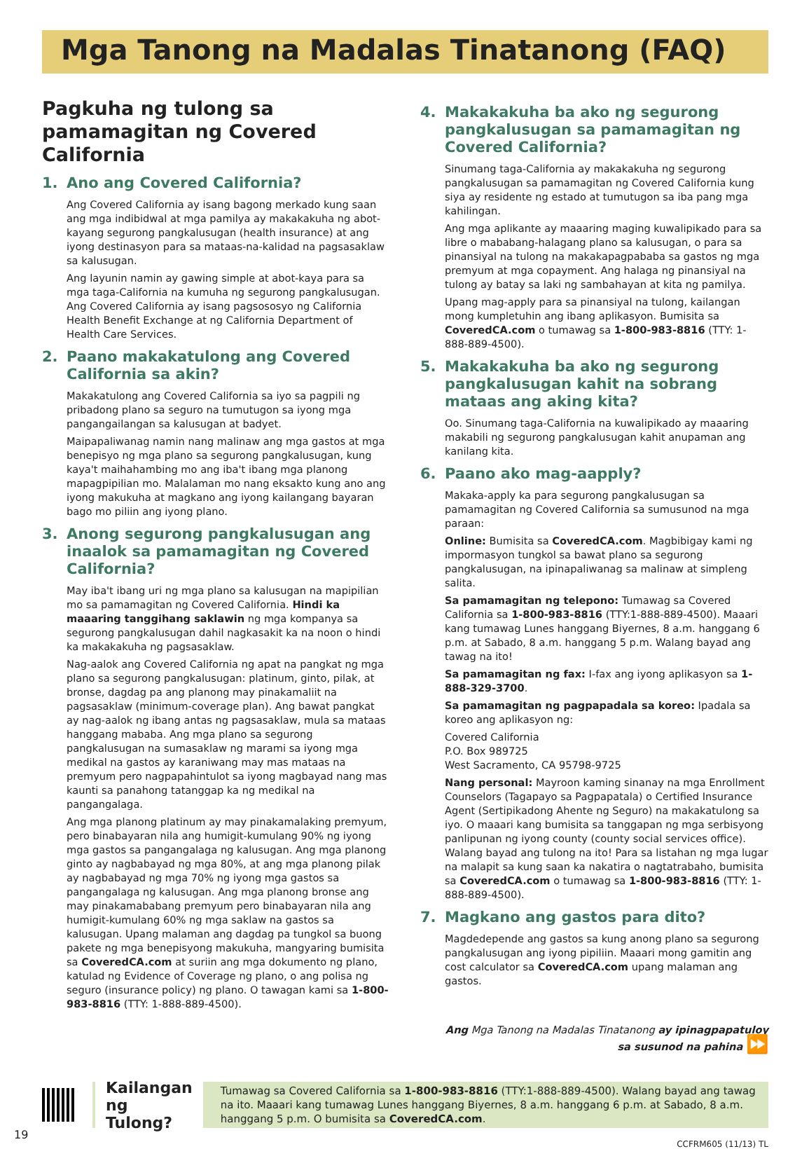Mga Tanong na Madalas Tinatanong (FAQ)
Pagkuha ng tulong sa pamamagitan ng Covered California
1. Ano ang Covered California?
Ang Covered California ay isang bagong merkado kung saan ang mga indibidwal at mga pamilya ay makakakuha ng abot-kayang segurong pangkalusugan (health insurance) at ang iyong destinasyon para sa mataas-na-kalidad na pagsasaklaw sa kalusugan.
Ang layunin namin ay gawing simple at abot-kaya para sa mga taga-California na kumuha ng segurong pangkalusugan. Ang Covered California ay isang pagsososyo ng California Health Benefit Exchange at ng California Department of Health Care Services.
2. Paano makakatulong ang Covered California sa akin?
Makakatulong ang Covered California sa iyo sa pagpili ng pribadong plano sa seguro na tumutugon sa iyong mga pangangailangan sa kalusugan at badyet.
Maipapaliwanag namin nang malinaw ang mga gastos at mga benepisyo ng mga plano sa segurong pangkalusugan, kung kaya't maihahambing mo ang iba't ibang mga planong mapagpipilian mo. Malalaman mo nang eksakto kung ano ang iyong makukuha at magkano ang iyong kailangang bayaran bago mo piliin ang iyong plano.
3. Anong segurong pangkalusugan ang inaalok sa pamamagitan ng Covered California?
May iba't ibang uri ng mga plano sa kalusugan na mapipilian mo sa pamamagitan ng Covered California. Hindi ka maaaring tanggihang saklawin ng mga kompanya sa segurong pangkalusugan dahil nagkasakit ka na noon o hindi ka makakakuha ng pagsasaklaw.
Nag-aalok ang Covered California ng apat na pangkat ng mga plano sa segurong pangkalusugan: platinum, ginto, pilak, at bronse, dagdag pa ang planong may pinakamaliit na pagsasaklaw (minimum-coverage plan). Ang bawat pangkat ay nag-aalok ng ibang antas ng pagsasaklaw, mula sa mataas hanggang mababa. Ang mga plano sa segurong pangkalusugan na sumasaklaw ng marami sa iyong mga medikal na gastos ay karaniwang may mas mataas na premyum pero nagpapahintulot sa iyong magbayad nang mas kaunti sa panahong tatanggap ka ng medikal na pangangalaga.
Ang mga planong platinum ay may pinakamalaking premyum, pero binabayaran nila ang humigit-kumulang 90% ng iyong mga gastos sa pangangalaga ng kalusugan. Ang mga planong ginto ay nagbabayad ng mga 80%, at ang mga planong pilak ay nagbabayad ng mga 70% ng iyong mga gastos sa pangangalaga ng kalusugan. Ang mga planong bronse ang may pinakamababang premyum pero binabayaran nila ang humigit-kumulang 60% ng mga saklaw na gastos sa kalusugan. Upang malaman ang dagdag pa tungkol sa buong pakete ng mga benepisyong makukuha, mangyaring bumisita sa CoveredCA.com at suriin ang mga dokumento ng plano, katulad ng Evidence of Coverage ng plano, o ang polisa ng seguro (insurance policy) ng plano. O tawagan kami sa 1-800-983-8816 (TTY: 1-888-889-4500).
4. Makakakuha ba ako ng segurong pangkalusugan sa pamamagitan ng Covered California?
Sinumang taga-California ay makakakuha ng segurong pangkalusugan sa pamamagitan ng Covered California kung siya ay residente ng estado at tumutugon sa iba pang mga kahilingan.
Ang mga aplikante ay maaaring maging kuwalipikado para sa libre o mababang-halagang plano sa kalusugan, o para sa pinansiyal na tulong na makakapagpababa sa gastos ng mga premyum at mga copayment. Ang halaga ng pinansiyal na tulong ay batay sa laki ng sambahayan at kita ng pamilya.
Upang mag-apply para sa pinansiyal na tulong, kailangan mong kumpletuhin ang ibang aplikasyon. Bumisita sa CoveredCA.com o tumawag sa 1-800-983-8816 (TTY: 1-888-889-4500).
5. Makakakuha ba ako ng segurong pangkalusugan kahit na sobrang mataas ang aking kita?
Oo. Sinumang taga-California na kuwalipikado ay maaaring makabili ng segurong pangkalusugan kahit anupaman ang kanilang kita.
6. Paano ako mag-aapply?
Makaka-apply ka para segurong pangkalusugan sa pamamagitan ng Covered California sa sumusunod na mga paraan:
Online: Bumisita sa CoveredCA.com. Magbibigay kami ng impormasyon tungkol sa bawat plano sa segurong pangkalusugan, na ipinapaliwanag sa malinaw at simpleng salita.
Sa pamamagitan ng telepono: Tumawag sa Covered California sa 1-800-983-8816 (TTY:1-888-889-4500). Maaari kang tumawag Lunes hanggang Biyernes, 8 a.m. hanggang 6 p.m. at Sabado, 8 a.m. hanggang 5 p.m. Walang bayad ang tawag na ito!
Sa pamamagitan ng fax: I-fax ang iyong aplikasyon sa 1-888-329-3700.
Sa pamamagitan ng pagpapadala sa koreo: Ipadala sa koreo ang aplikasyon ng:
Covered California
P.O. Box 989725
West Sacramento, CA 95798-9725
Nang personal: Mayroon kaming sinanay na mga Enrollment Counselors (Tagapayo sa Pagpapatala) o Certified Insurance Agent (Sertipikadong Ahente ng Seguro) na makakatulong sa iyo. O maaari kang bumisita sa tanggapan ng mga serbisyong panlipunan ng iyong county (county social services office). Walang bayad ang tulong na ito! Para sa listahan ng mga lugar na malapit sa kung saan ka nakatira o nagtatrabaho, bumisita sa CoveredCA.com o tumawag sa 1-800-983-8816 (TTY: 1-888-889-4500).
7. Magkano ang gastos para dito?
Magdedepende ang gastos sa kung anong plano sa segurong pangkalusugan ang iyong pipiliin. Maaari mong gamitin ang cost calculator sa CoveredCA.com upang malaman ang gastos.
Ang Mga Tanong na Madalas Tinatanong ay ipinagpapatuloy sa susunod na pahina ⏩
Kailangan ng Tulong?
Tumawag sa Covered California sa 1-800-983-8816 (TTY:1-888-889-4500). Walang bayad ang tawag na ito. Maaari kang tumawag Lunes hanggang Biyernes, 8 a.m. hanggang 6 p.m. at Sabado, 8 a.m. hanggang 5 p.m. O bumisita sa CoveredCA.com.
19 CCFRM605 (11/13) TL